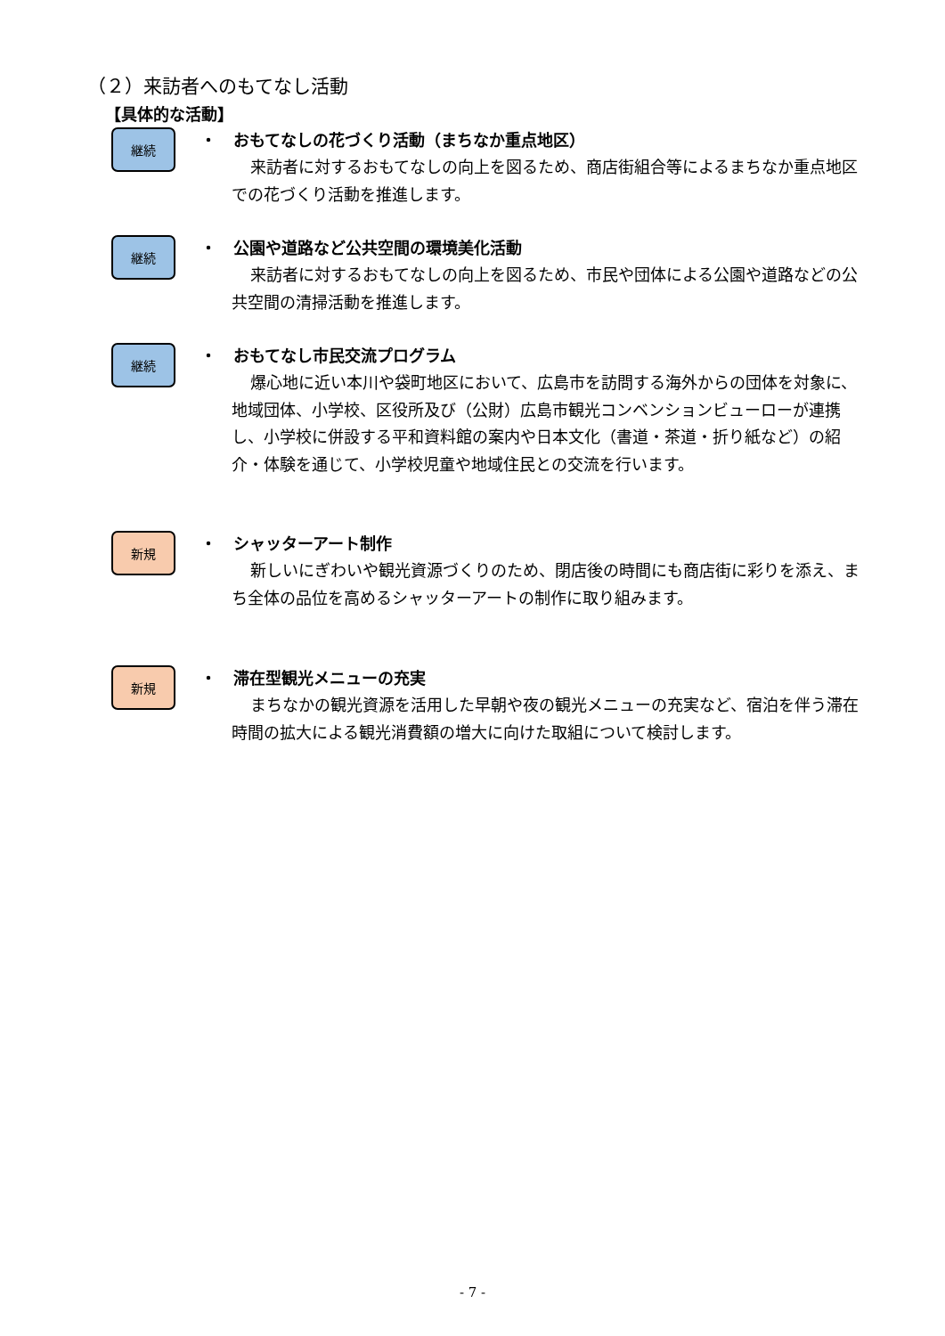（２）来訪者へのもてなし活動
【具体的な活動】
継続
・ おもてなしの花づくり活動（まちなか重点地区）
来訪者に対するおもてなしの向上を図るため、商店街組合等によるまちなか重点地区での花づくり活動を推進します。
継続
・ 公園や道路など公共空間の環境美化活動
来訪者に対するおもてなしの向上を図るため、市民や団体による公園や道路などの公共空間の清掃活動を推進します。
継続
・ おもてなし市民交流プログラム
爆心地に近い本川や袋町地区において、広島市を訪問する海外からの団体を対象に、地域団体、小学校、区役所及び（公財）広島市観光コンベンションビューローが連携し、小学校に併設する平和資料館の案内や日本文化（書道・茶道・折り紙など）の紹介・体験を通じて、小学校児童や地域住民との交流を行います。
新規
・ シャッターアート制作
新しいにぎわいや観光資源づくりのため、閉店後の時間にも商店街に彩りを添え、まち全体の品位を高めるシャッターアートの制作に取り組みます。
新規
・ 滞在型観光メニューの充実
まちなかの観光資源を活用した早朝や夜の観光メニューの充実など、宿泊を伴う滞在時間の拡大による観光消費額の増大に向けた取組について検討します。
- 7 -